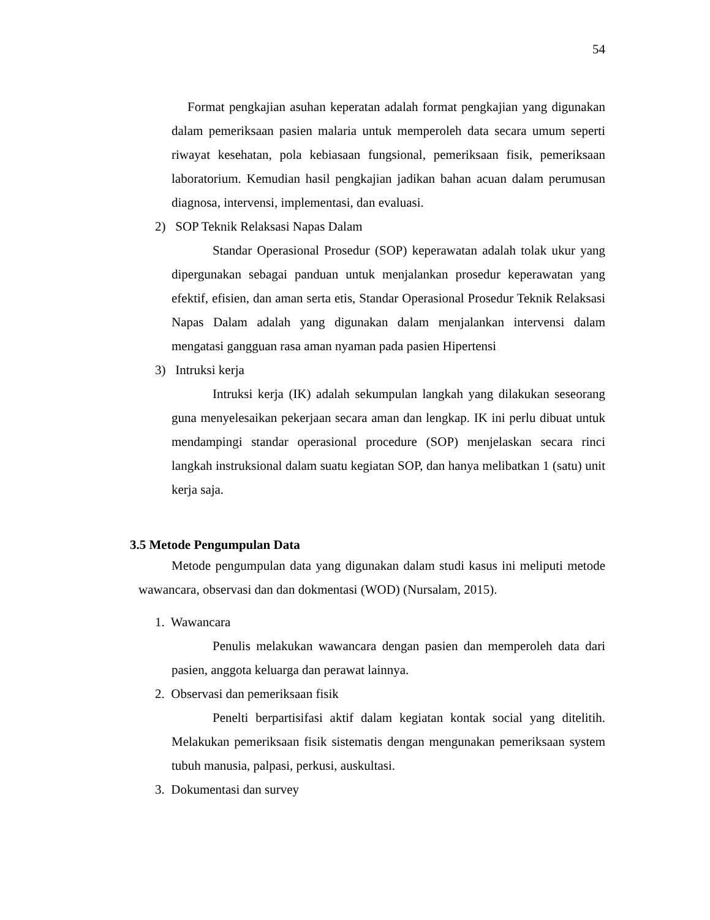54
Format pengkajian asuhan keperatan adalah format pengkajian yang digunakan dalam pemeriksaan pasien malaria untuk memperoleh data secara umum seperti riwayat kesehatan, pola kebiasaan fungsional, pemeriksaan fisik, pemeriksaan laboratorium. Kemudian hasil pengkajian jadikan bahan acuan dalam perumusan diagnosa, intervensi, implementasi, dan evaluasi.
2) SOP Teknik Relaksasi Napas Dalam
Standar Operasional Prosedur (SOP) keperawatan adalah tolak ukur yang dipergunakan sebagai panduan untuk menjalankan prosedur keperawatan yang efektif, efisien, dan aman serta etis, Standar Operasional Prosedur Teknik Relaksasi Napas Dalam adalah yang digunakan dalam menjalankan intervensi dalam mengatasi gangguan rasa aman nyaman pada pasien Hipertensi
3) Intruksi kerja
Intruksi kerja (IK) adalah sekumpulan langkah yang dilakukan seseorang guna menyelesaikan pekerjaan secara aman dan lengkap. IK ini perlu dibuat untuk mendampingi standar operasional procedure (SOP) menjelaskan secara rinci langkah instruksional dalam suatu kegiatan SOP, dan hanya melibatkan 1 (satu) unit kerja saja.
3.5 Metode Pengumpulan Data
Metode pengumpulan data yang digunakan dalam studi kasus ini meliputi metode wawancara, observasi dan dan dokmentasi (WOD) (Nursalam, 2015).
1. Wawancara
Penulis melakukan wawancara dengan pasien dan memperoleh data dari pasien, anggota keluarga dan perawat lainnya.
2. Observasi dan pemeriksaan fisik
Penelti berpartisifasi aktif dalam kegiatan kontak social yang ditelitih. Melakukan pemeriksaan fisik sistematis dengan mengunakan pemeriksaan system tubuh manusia, palpasi, perkusi, auskultasi.
3. Dokumentasi dan survey